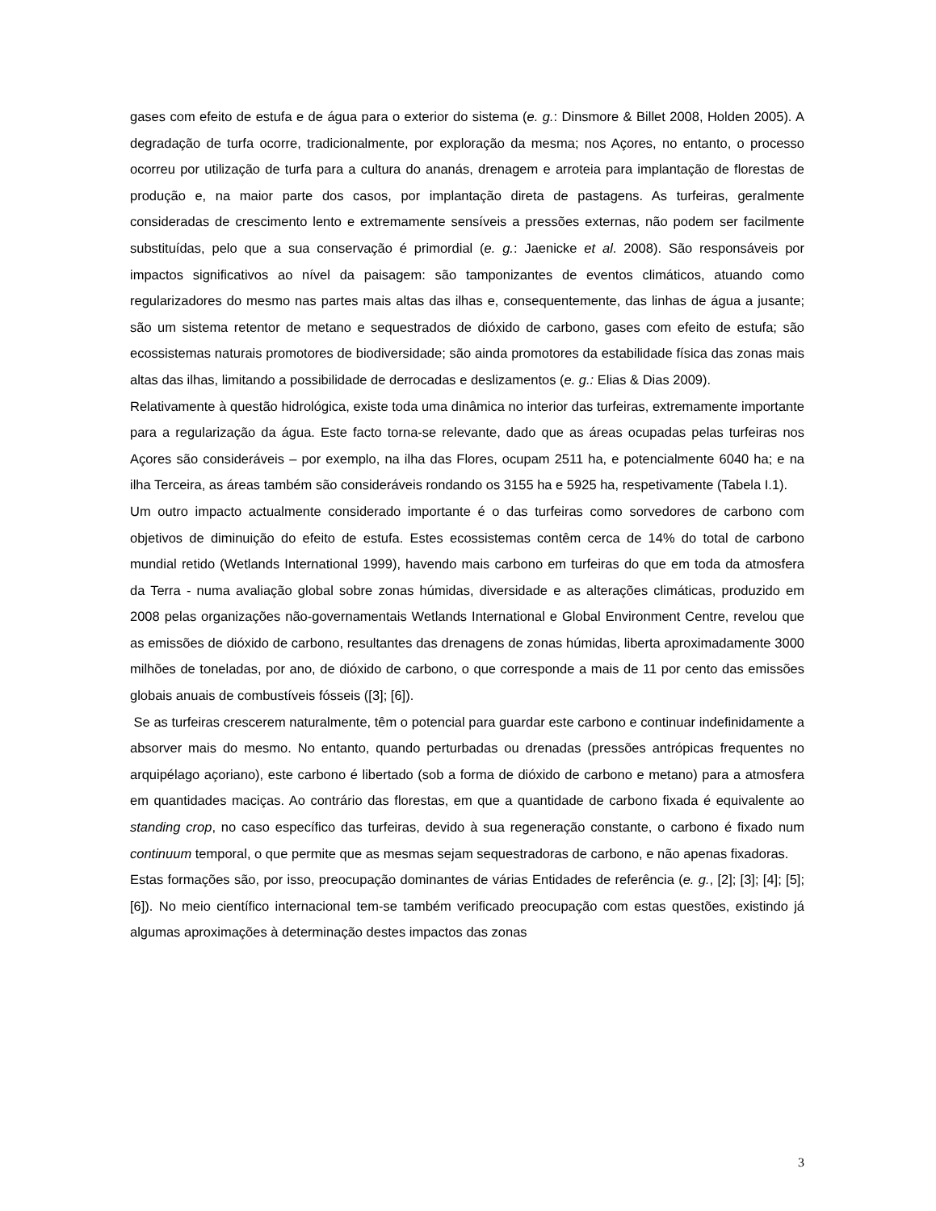gases com efeito de estufa e de água para o exterior do sistema (e. g.: Dinsmore & Billet 2008, Holden 2005). A degradação de turfa ocorre, tradicionalmente, por exploração da mesma; nos Açores, no entanto, o processo ocorreu por utilização de turfa para a cultura do ananás, drenagem e arroteia para implantação de florestas de produção e, na maior parte dos casos, por implantação direta de pastagens. As turfeiras, geralmente consideradas de crescimento lento e extremamente sensíveis a pressões externas, não podem ser facilmente substituídas, pelo que a sua conservação é primordial (e. g.: Jaenicke et al. 2008). São responsáveis por impactos significativos ao nível da paisagem: são tamponizantes de eventos climáticos, atuando como regularizadores do mesmo nas partes mais altas das ilhas e, consequentemente, das linhas de água a jusante; são um sistema retentor de metano e sequestrados de dióxido de carbono, gases com efeito de estufa; são ecossistemas naturais promotores de biodiversidade; são ainda promotores da estabilidade física das zonas mais altas das ilhas, limitando a possibilidade de derrocadas e deslizamentos (e. g.: Elias & Dias 2009).
Relativamente à questão hidrológica, existe toda uma dinâmica no interior das turfeiras, extremamente importante para a regularização da água. Este facto torna-se relevante, dado que as áreas ocupadas pelas turfeiras nos Açores são consideráveis – por exemplo, na ilha das Flores, ocupam 2511 ha, e potencialmente 6040 ha; e na ilha Terceira, as áreas também são consideráveis rondando os 3155 ha e 5925 ha, respetivamente (Tabela I.1).
Um outro impacto actualmente considerado importante é o das turfeiras como sorvedores de carbono com objetivos de diminuição do efeito de estufa. Estes ecossistemas contêm cerca de 14% do total de carbono mundial retido (Wetlands International 1999), havendo mais carbono em turfeiras do que em toda da atmosfera da Terra - numa avaliação global sobre zonas húmidas, diversidade e as alterações climáticas, produzido em 2008 pelas organizações não-governamentais Wetlands International e Global Environment Centre, revelou que as emissões de dióxido de carbono, resultantes das drenagens de zonas húmidas, liberta aproximadamente 3000 milhões de toneladas, por ano, de dióxido de carbono, o que corresponde a mais de 11 por cento das emissões globais anuais de combustíveis fósseis ([3]; [6]).
Se as turfeiras crescerem naturalmente, têm o potencial para guardar este carbono e continuar indefinidamente a absorver mais do mesmo. No entanto, quando perturbadas ou drenadas (pressões antrópicas frequentes no arquipélago açoriano), este carbono é libertado (sob a forma de dióxido de carbono e metano) para a atmosfera em quantidades maciças. Ao contrário das florestas, em que a quantidade de carbono fixada é equivalente ao standing crop, no caso específico das turfeiras, devido à sua regeneração constante, o carbono é fixado num continuum temporal, o que permite que as mesmas sejam sequestradoras de carbono, e não apenas fixadoras.
Estas formações são, por isso, preocupação dominantes de várias Entidades de referência (e. g., [2]; [3]; [4]; [5]; [6]). No meio científico internacional tem-se também verificado preocupação com estas questões, existindo já algumas aproximações à determinação destes impactos das zonas
3